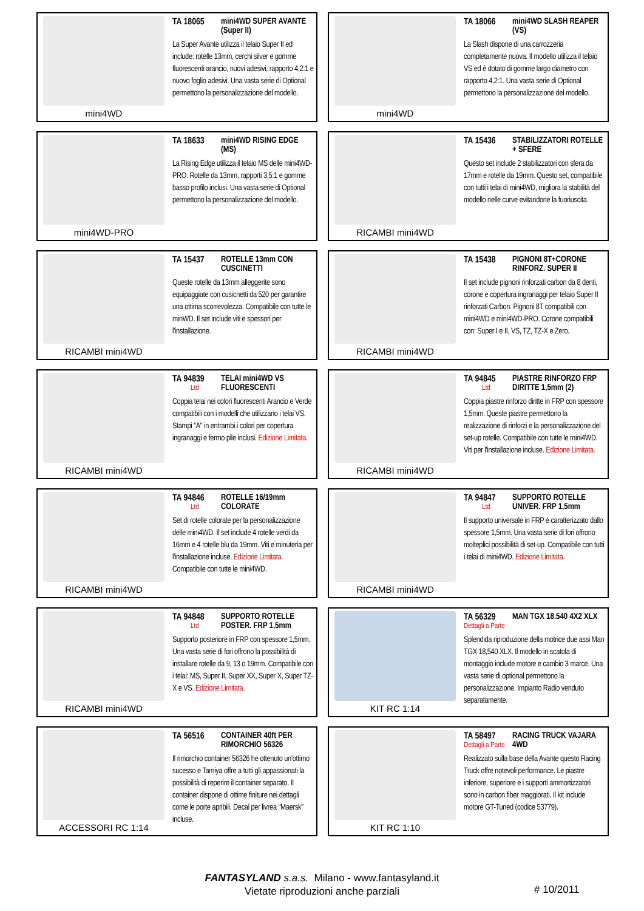mini4WD TA 18065 mini4WD SUPER AVANTE (Super II)
La Super Avante utilizza il telaio Super II ed include: rotelle 13mm, cerchi silver e gomme fluorescenti arancio, nuovi adesivi, rapporto 4,2:1 e nuovo foglio adesivi. Una vasta serie di Optional permettono la personalizzazione del modello.
mini4WD TA 18066 mini4WD SLASH REAPER (VS)
La Slash dispone di una carrozzeria completamente nuova. Il modello utilizza il telaio VS ed è dotato di gomme largo diametro con rapporto 4,2:1. Una vasta serie di Optional permettono la personalizzazione del modello.
mini4WD-PRO TA 18633 mini4WD RISING EDGE (MS)
La Rising Edge utilizza il telaio MS delle mini4WD-PRO. Rotelle da 13mm, rapporti 3,5:1 e gomme basso profilo inclusi. Una vasta serie di Optional permettono la personalizzazione del modello.
RICAMBI mini4WD TA 15436 STABILIZZATORI ROTELLE + SFERE
Questo set include 2 stabilizzatori con sfera da 17mm e rotelle da 19mm. Questo set, compatibile con tutti i telai di mini4WD, migliora la stabilità del modello nelle curve evitandone la fuoriuscita.
RICAMBI mini4WD TA 15437 ROTELLE 13mm CON CUSCINETTI
Queste rotelle da 13mm alleggerite sono equipaggiate con cusicnetti da 520 per garantire una ottima scorrevolezza. Compatibile con tutte le minWD. Il set include viti e spessori per l'installazione.
RICAMBI mini4WD TA 15438 PIGNONI 8T+CORONE RINFORZ. SUPER II
Il set include pignoni rinforzati carbon da 8 denti, corone e copertura ingranaggi per telaio Super II rinforzati Carbon. Pignoni 8T compatibili con mini4WD e mini4WD-PRO. Corone compatibili con: Super I e II, VS, TZ, TZ-X e Zero.
RICAMBI mini4WD TA 94839
Ltd
TELAI mini4WD VS FLUORESCENTI
Coppia telai nei colori fluorescenti Arancio e Verde compatibili con i modelli che utilizzano i telai VS. Stampi "A" in entrambi i colori per copertura ingranaggi e fermo pile inclusi. Edizione Limitata.
RICAMBI mini4WD TA 94845
Ltd
PIASTRE RINFORZO FRP DIRITTE 1,5mm (2)
Coppia piastre rinforzo diritte in FRP con spessore 1,5mm. Queste piastre permettono la realizzazione di rinforzi e la personalizzazione del set-up rotelle. Compatibile con tutte le mini4WD. Viti per l'installazione incluse. Edizione Limitata.
RICAMBI mini4WD TA 94846
Ltd
ROTELLE 16/19mm COLORATE
Set di rotelle colorate per la personalizzazione delle mini4WD. Il set include 4 rotelle verdi da 16mm e 4 rotelle blu da 19mm. Viti e minuteria per l'installazione incluse. Edizione Limitata. Compatibile con tutte le mini4WD.
RICAMBI mini4WD TA 94847
Ltd
SUPPORTO ROTELLE UNIVER. FRP 1,5mm
Il supporto universale in FRP è caratterizzato dallo spessore 1,5mm. Una vasta serie di fori offrono molteplici possibilità di set-up. Compatibile con tutti i telai di mini4WD. Edizione Limitata.
RICAMBI mini4WD TA 94848
Ltd
SUPPORTO ROTELLE POSTER. FRP 1,5mm
Supporto posteriore in FRP con spessore 1,5mm. Una vasta serie di fori offrono la possibilità di installare rotelle da 9, 13 o 19mm. Compatibile con i telai: MS, Super II, Super XX, Super X, Super TZ-X e VS. Edizione Limitata.
KIT RC 1:14 TA 56329
Dettagli a Parte
MAN TGX 18.540 4X2 XLX
Splendida riproduzione della motrice due assi Man TGX 18,540 XLX. Il modello in scatola di montaggio include motore e cambio 3 marce. Una vasta serie di optional permettono la personalizzazione. Impianto Radio venduto separatamente.
ACCESSORI RC 1:14 TA 56516 CONTAINER 40ft PER RIMORCHIO 56326
Il rimorchio container 56326 he ottenuto un'ottimo sucesso e Tamiya offre a tutti gli appassionati la possibilità di reperire il container separato. Il container dispone di ottime finiture nei dettagli come le porte apribili. Decal per livrea "Maersk" incluse.
KIT RC 1:10 TA 58497
Dettagli a Parte
RACING TRUCK VAJARA 4WD
Realizzato sulla base della Avante questo Racing Truck offre notevoli performance. Le piastre inferiore, superiore e i supporti ammortizzatori sono in carbon fiber maggiorati. Il kit include motore GT-Tuned (codice 53779).
FANTASYLAND s.a.s. Milano - www.fantasyland.it
Vietate riproduzioni anche parziali
# 10/2011